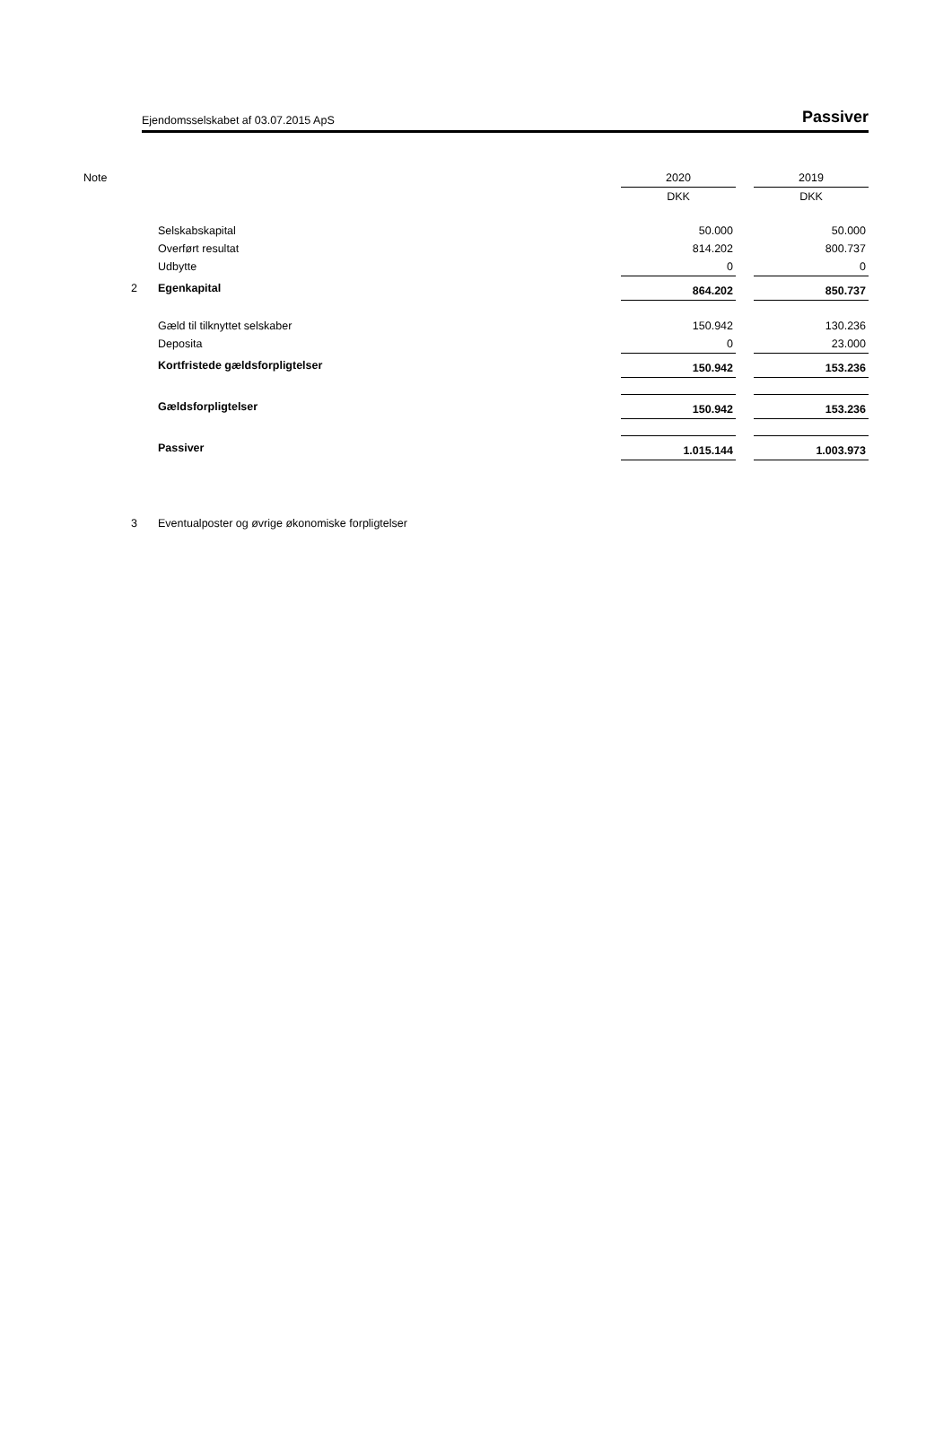Ejendomsselskabet af 03.07.2015 ApS Passiver
| Note | | 2020 | | 2019 |
| | | DKK | | DKK |
| | Selskabskapital | 50.000 | | 50.000 |
| | Overført resultat | 814.202 | | 800.737 |
| | Udbytte | 0 | | 0 |
| 2 | Egenkapital | 864.202 | | 850.737 |
| | Gæld til tilknyttet selskaber | 150.942 | | 130.236 |
| | Deposita | 0 | | 23.000 |
| | Kortfristede gældsforpligtelser | 150.942 | | 153.236 |
| | Gældsforpligtelser | 150.942 | | 153.236 |
| | Passiver | 1.015.144 | | 1.003.973 |
| 3 | Eventualposter og øvrige økonomiske forpligtelser | | | |